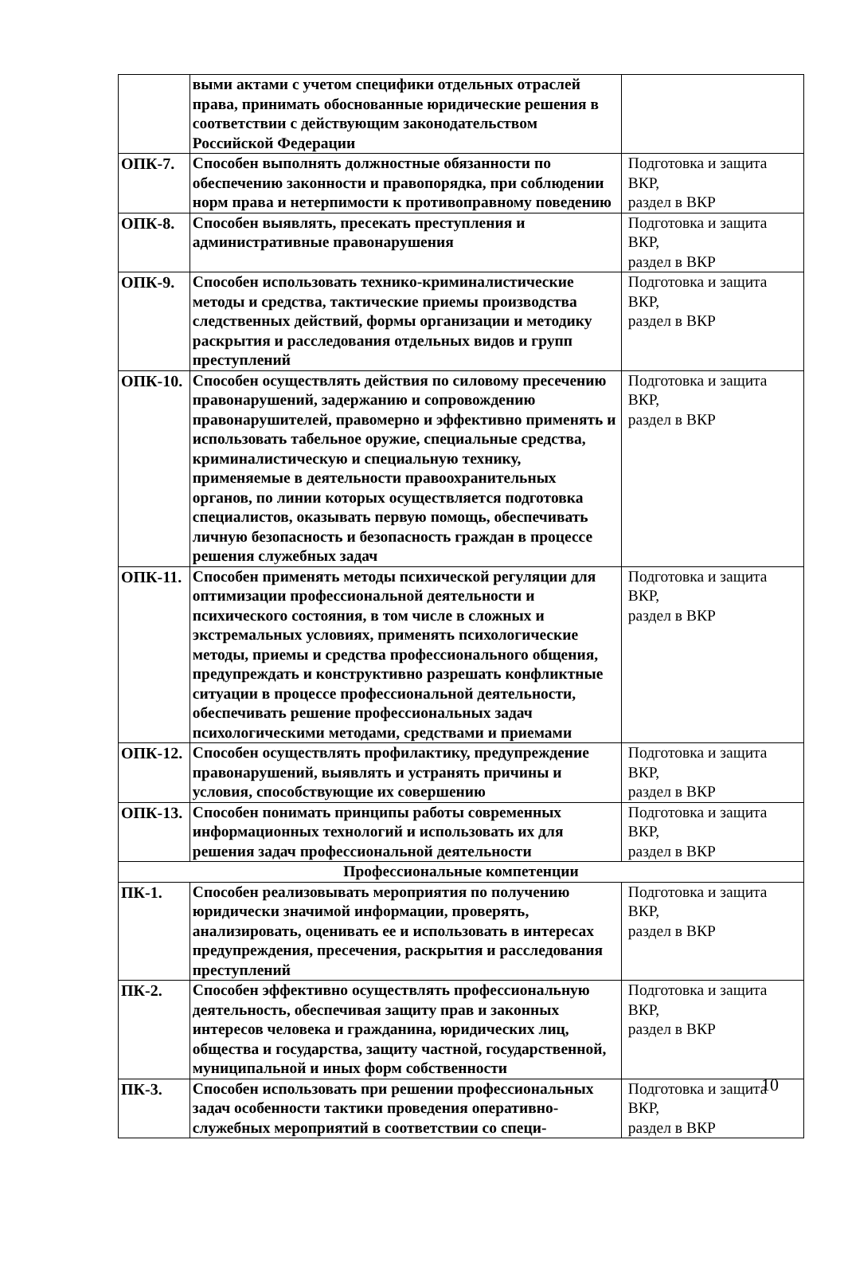| | выми актами с учетом специфики отдельных отраслей права, принимать обоснованные юридические решения в соответствии с действующим законодательством Российской Федерации | |
| ОПК-7. | Способен выполнять должностные обязанности по обеспечению законности и правопорядка, при соблюдении норм права и нетерпимости к противоправному поведению | Подготовка и защита ВКР, раздел в ВКР |
| ОПК-8. | Способен выявлять, пресекать преступления и административные правонарушения | Подготовка и защита ВКР, раздел в ВКР |
| ОПК-9. | Способен использовать технико-криминалистические методы и средства, тактические приемы производства следственных действий, формы организации и методику раскрытия и расследования отдельных видов и групп преступлений | Подготовка и защита ВКР, раздел в ВКР |
| ОПК-10. | Способен осуществлять действия по силовому пресечению правонарушений, задержанию и сопровождению правонарушителей, правомерно и эффективно применять и использовать табельное оружие, специальные средства, криминалистическую и специальную технику, применяемые в деятельности правоохранительных органов, по линии которых осуществляется подготовка специалистов, оказывать первую помощь, обеспечивать личную безопасность и безопасность граждан в процессе решения служебных задач | Подготовка и защита ВКР, раздел в ВКР |
| ОПК-11. | Способен применять методы психической регуляции для оптимизации профессиональной деятельности и психического состояния, в том числе в сложных и экстремальных условиях, применять психологические методы, приемы и средства профессионального общения, предупреждать и конструктивно разрешать конфликтные ситуации в процессе профессиональной деятельности, обеспечивать решение профессиональных задач психологическими методами, средствами и приемами | Подготовка и защита ВКР, раздел в ВКР |
| ОПК-12. | Способен осуществлять профилактику, предупреждение правонарушений, выявлять и устранять причины и условия, способствующие их совершению | Подготовка и защита ВКР, раздел в ВКР |
| ОПК-13. | Способен понимать принципы работы современных информационных технологий и использовать их для решения задач профессиональной деятельности | Подготовка и защита ВКР, раздел в ВКР |
| Профессиональные компетенции | | |
| ПК-1. | Способен реализовывать мероприятия по получению юридически значимой информации, проверять, анализировать, оценивать ее и использовать в интересах предупреждения, пресечения, раскрытия и расследования преступлений | Подготовка и защита ВКР, раздел в ВКР |
| ПК-2. | Способен эффективно осуществлять профессиональную деятельность, обеспечивая защиту прав и законных интересов человека и гражданина, юридических лиц, общества и государства, защиту частной, государственной, муниципальной и иных форм собственности | Подготовка и защита ВКР, раздел в ВКР |
| ПК-3. | Способен использовать при решении профессиональных задач особенности тактики проведения оперативно-служебных мероприятий в соответствии со специ- | Подготовка и защита ВКР, раздел в ВКР |
10